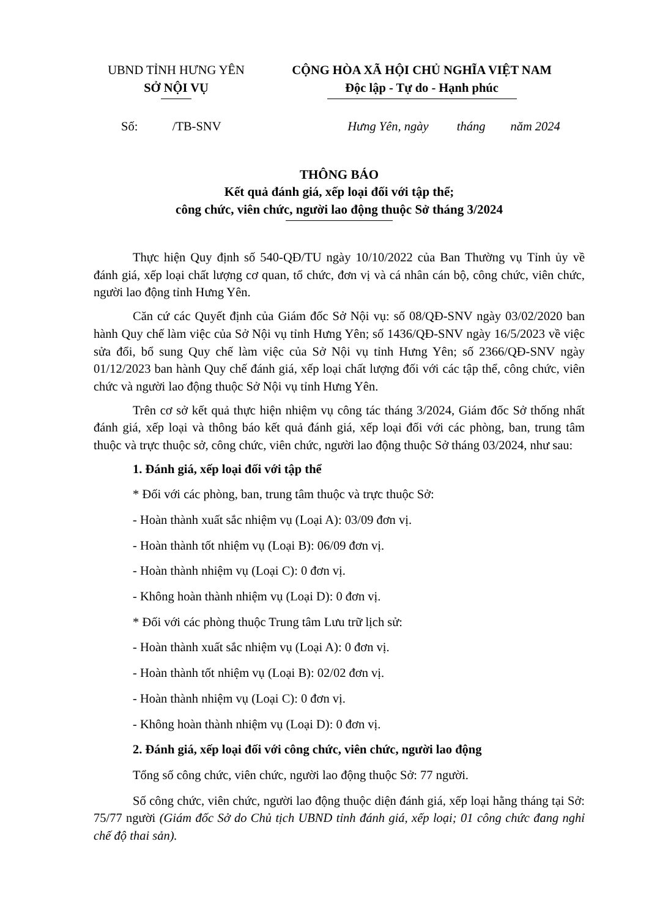UBND TỈNH HƯNG YÊN
SỞ NỘI VỤ
CỘNG HÒA XÃ HỘI CHỦ NGHĨA VIỆT NAM
Độc lập - Tự do - Hạnh phúc
Số: /TB-SNV Hưng Yên, ngày tháng năm 2024
THÔNG BÁO
Kết quả đánh giá, xếp loại đối với tập thể;
công chức, viên chức, người lao động thuộc Sở tháng 3/2024
Thực hiện Quy định số 540-QĐ/TU ngày 10/10/2022 của Ban Thường vụ Tỉnh ủy về đánh giá, xếp loại chất lượng cơ quan, tổ chức, đơn vị và cá nhân cán bộ, công chức, viên chức, người lao động tỉnh Hưng Yên.
Căn cứ các Quyết định của Giám đốc Sở Nội vụ: số 08/QĐ-SNV ngày 03/02/2020 ban hành Quy chế làm việc của Sở Nội vụ tỉnh Hưng Yên; số 1436/QĐ-SNV ngày 16/5/2023 về việc sửa đổi, bổ sung Quy chế làm việc của Sở Nội vụ tỉnh Hưng Yên; số 2366/QĐ-SNV ngày 01/12/2023 ban hành Quy chế đánh giá, xếp loại chất lượng đối với các tập thể, công chức, viên chức và người lao động thuộc Sở Nội vụ tỉnh Hưng Yên.
Trên cơ sở kết quả thực hiện nhiệm vụ công tác tháng 3/2024, Giám đốc Sở thống nhất đánh giá, xếp loại và thông báo kết quả đánh giá, xếp loại đối với các phòng, ban, trung tâm thuộc và trực thuộc sở, công chức, viên chức, người lao động thuộc Sở tháng 03/2024, như sau:
1. Đánh giá, xếp loại đối với tập thể
* Đối với các phòng, ban, trung tâm thuộc và trực thuộc Sở:
- Hoàn thành xuất sắc nhiệm vụ (Loại A): 03/09 đơn vị.
- Hoàn thành tốt nhiệm vụ (Loại B): 06/09 đơn vị.
- Hoàn thành nhiệm vụ (Loại C): 0 đơn vị.
- Không hoàn thành nhiệm vụ (Loại D): 0 đơn vị.
* Đối với các phòng thuộc Trung tâm Lưu trữ lịch sử:
- Hoàn thành xuất sắc nhiệm vụ (Loại A): 0 đơn vị.
- Hoàn thành tốt nhiệm vụ (Loại B): 02/02 đơn vị.
- Hoàn thành nhiệm vụ (Loại C): 0 đơn vị.
- Không hoàn thành nhiệm vụ (Loại D): 0 đơn vị.
2. Đánh giá, xếp loại đối với công chức, viên chức, người lao động
Tổng số công chức, viên chức, người lao động thuộc Sở: 77 người.
Số công chức, viên chức, người lao động thuộc diện đánh giá, xếp loại hằng tháng tại Sở: 75/77 người (Giám đốc Sở do Chủ tịch UBND tỉnh đánh giá, xếp loại; 01 công chức đang nghỉ chế độ thai sản).